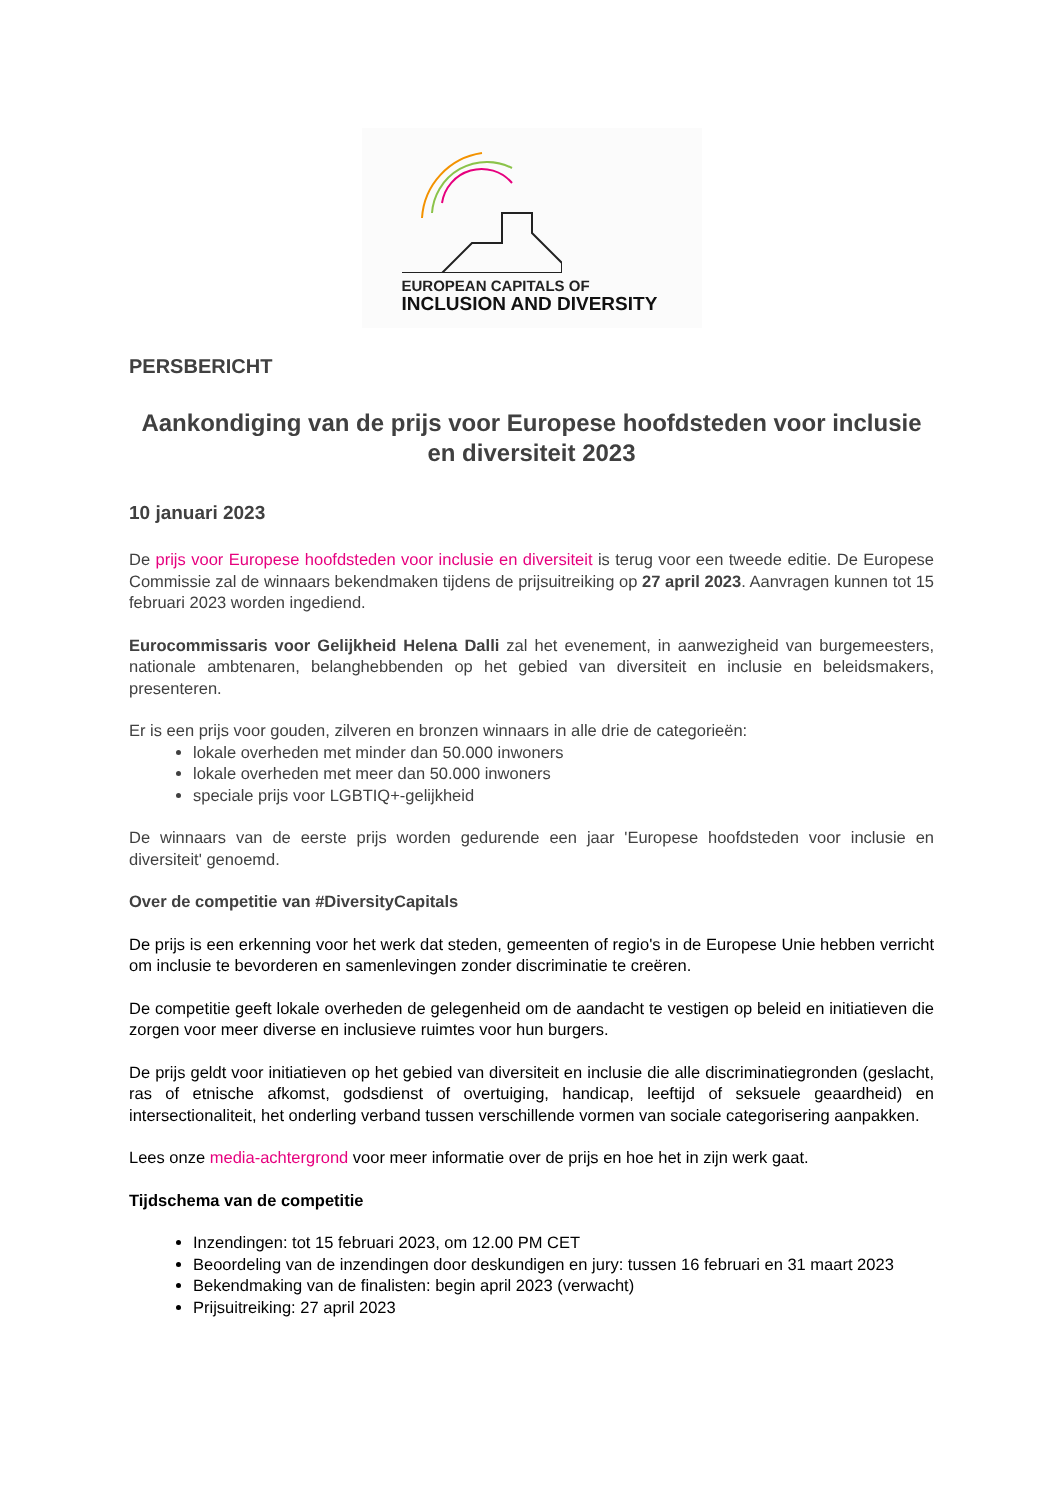EUROPEAN CAPITALS OF
INCLUSION AND DIVERSITY
PERSBERICHT
Aankondiging van de prijs voor Europese hoofdsteden voor inclusie en diversiteit 2023
10 januari 2023
De prijs voor Europese hoofdsteden voor inclusie en diversiteit is terug voor een tweede editie. De Europese Commissie zal de winnaars bekendmaken tijdens de prijsuitreiking op 27 april 2023. Aanvragen kunnen tot 15 februari 2023 worden ingediend.
Eurocommissaris voor Gelijkheid Helena Dalli zal het evenement, in aanwezigheid van burgemeesters, nationale ambtenaren, belanghebbenden op het gebied van diversiteit en inclusie en beleidsmakers, presenteren.
Er is een prijs voor gouden, zilveren en bronzen winnaars in alle drie de categorieën:
lokale overheden met minder dan 50.000 inwoners
lokale overheden met meer dan 50.000 inwoners
speciale prijs voor LGBTIQ+-gelijkheid
De winnaars van de eerste prijs worden gedurende een jaar 'Europese hoofdsteden voor inclusie en diversiteit' genoemd.
Over de competitie van #DiversityCapitals
De prijs is een erkenning voor het werk dat steden, gemeenten of regio's in de Europese Unie hebben verricht om inclusie te bevorderen en samenlevingen zonder discriminatie te creëren.
De competitie geeft lokale overheden de gelegenheid om de aandacht te vestigen op beleid en initiatieven die zorgen voor meer diverse en inclusieve ruimtes voor hun burgers.
De prijs geldt voor initiatieven op het gebied van diversiteit en inclusie die alle discriminatiegronden (geslacht, ras of etnische afkomst, godsdienst of overtuiging, handicap, leeftijd of seksuele geaardheid) en intersectionaliteit, het onderling verband tussen verschillende vormen van sociale categorisering aanpakken.
Lees onze media-achtergrond voor meer informatie over de prijs en hoe het in zijn werk gaat.
Tijdschema van de competitie
Inzendingen: tot 15 februari 2023, om 12.00 PM CET
Beoordeling van de inzendingen door deskundigen en jury: tussen 16 februari en 31 maart 2023
Bekendmaking van de finalisten: begin april 2023 (verwacht)
Prijsuitreiking: 27 april 2023